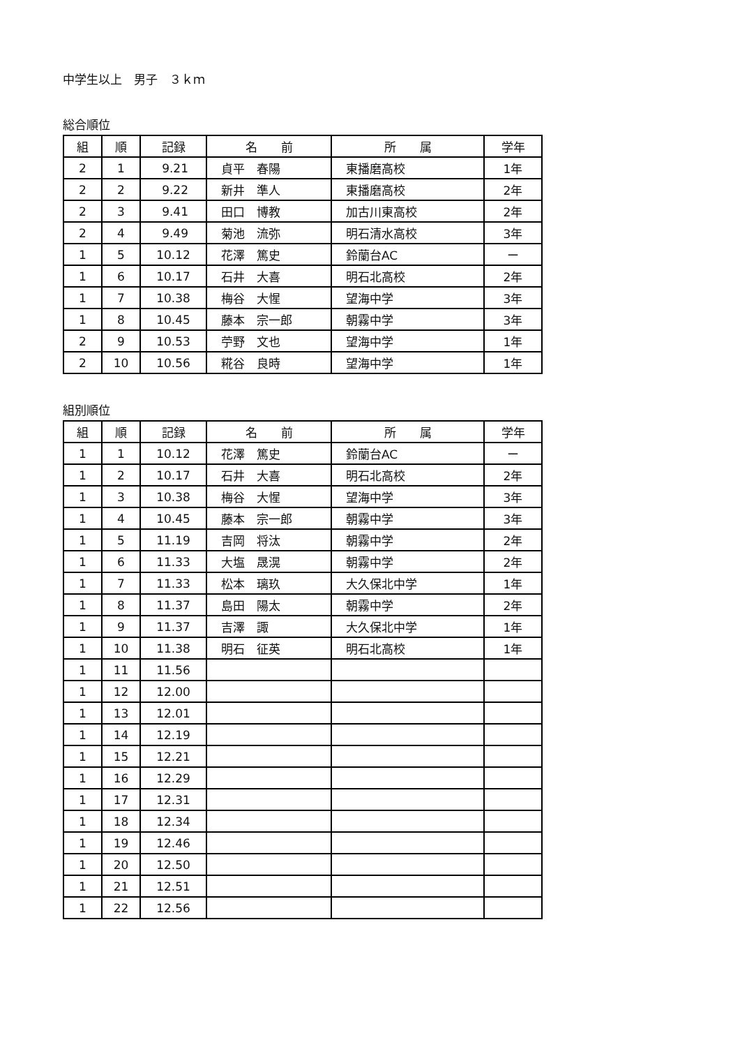中学生以上　男子　３ｋｍ
総合順位
| 組 | 順 | 記録 | 名 前 | 所 属 | 学年 |
| --- | --- | --- | --- | --- | --- |
| 2 | 1 | 9.21 | 貞平 春陽 | 東播磨高校 | 1年 |
| 2 | 2 | 9.22 | 新井 準人 | 東播磨高校 | 2年 |
| 2 | 3 | 9.41 | 田口 博教 | 加古川東高校 | 2年 |
| 2 | 4 | 9.49 | 菊池 流弥 | 明石清水高校 | 3年 |
| 1 | 5 | 10.12 | 花澤 篤史 | 鈴蘭台AC | ー |
| 1 | 6 | 10.17 | 石井 大喜 | 明石北高校 | 2年 |
| 1 | 7 | 10.38 | 梅谷 大惺 | 望海中学 | 3年 |
| 1 | 8 | 10.45 | 藤本 宗一郎 | 朝霧中学 | 3年 |
| 2 | 9 | 10.53 | 苧野 文也 | 望海中学 | 1年 |
| 2 | 10 | 10.56 | 糀谷 良時 | 望海中学 | 1年 |
組別順位
| 組 | 順 | 記録 | 名 前 | 所 属 | 学年 |
| --- | --- | --- | --- | --- | --- |
| 1 | 1 | 10.12 | 花澤 篤史 | 鈴蘭台AC | ー |
| 1 | 2 | 10.17 | 石井 大喜 | 明石北高校 | 2年 |
| 1 | 3 | 10.38 | 梅谷 大惺 | 望海中学 | 3年 |
| 1 | 4 | 10.45 | 藤本 宗一郎 | 朝霧中学 | 3年 |
| 1 | 5 | 11.19 | 吉岡 将汰 | 朝霧中学 | 2年 |
| 1 | 6 | 11.33 | 大塩 晟滉 | 朝霧中学 | 2年 |
| 1 | 7 | 11.33 | 松本 璃玖 | 大久保北中学 | 1年 |
| 1 | 8 | 11.37 | 島田 陽太 | 朝霧中学 | 2年 |
| 1 | 9 | 11.37 | 吉澤 諏 | 大久保北中学 | 1年 |
| 1 | 10 | 11.38 | 明石 征英 | 明石北高校 | 1年 |
| 1 | 11 | 11.56 | | | |
| 1 | 12 | 12.00 | | | |
| 1 | 13 | 12.01 | | | |
| 1 | 14 | 12.19 | | | |
| 1 | 15 | 12.21 | | | |
| 1 | 16 | 12.29 | | | |
| 1 | 17 | 12.31 | | | |
| 1 | 18 | 12.34 | | | |
| 1 | 19 | 12.46 | | | |
| 1 | 20 | 12.50 | | | |
| 1 | 21 | 12.51 | | | |
| 1 | 22 | 12.56 | | | |